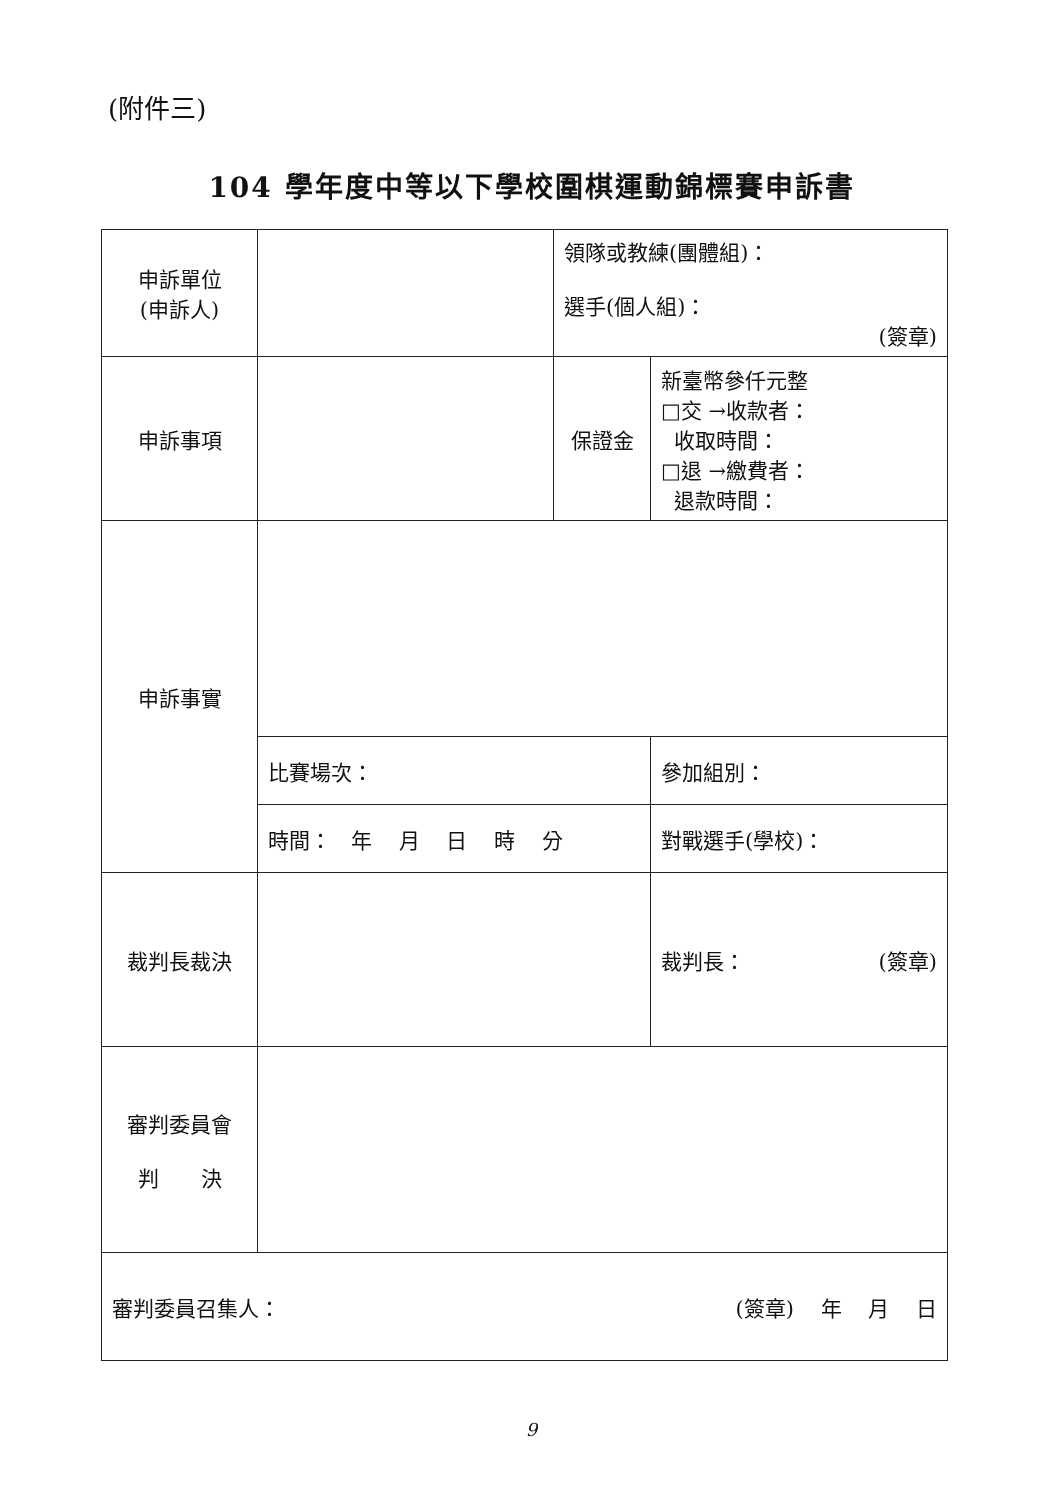(附件三)
104 學年度中等以下學校圍棋運動錦標賽申訴書
| 申訴單位 (申訴人) | | 領隊或教練(團體組)： 選手(個人組)： (簽章) | |
| 申訴事項 | | 保證金 | 新臺幣參仟元整 □交 →收款者： 收取時間： □退 →繳費者： 退款時間： |
| 申訴事實 | | | |
| | 比賽場次： | | 參加組別： |
| | 時間： 年 月 日 時 分 | | 對戰選手(學校)： |
| 裁判長裁決 | | | 裁判長： (簽章) |
| 審判委員會 判 決 | | | |
| 審判委員召集人： (簽章) 年 月 日 | | | |
9